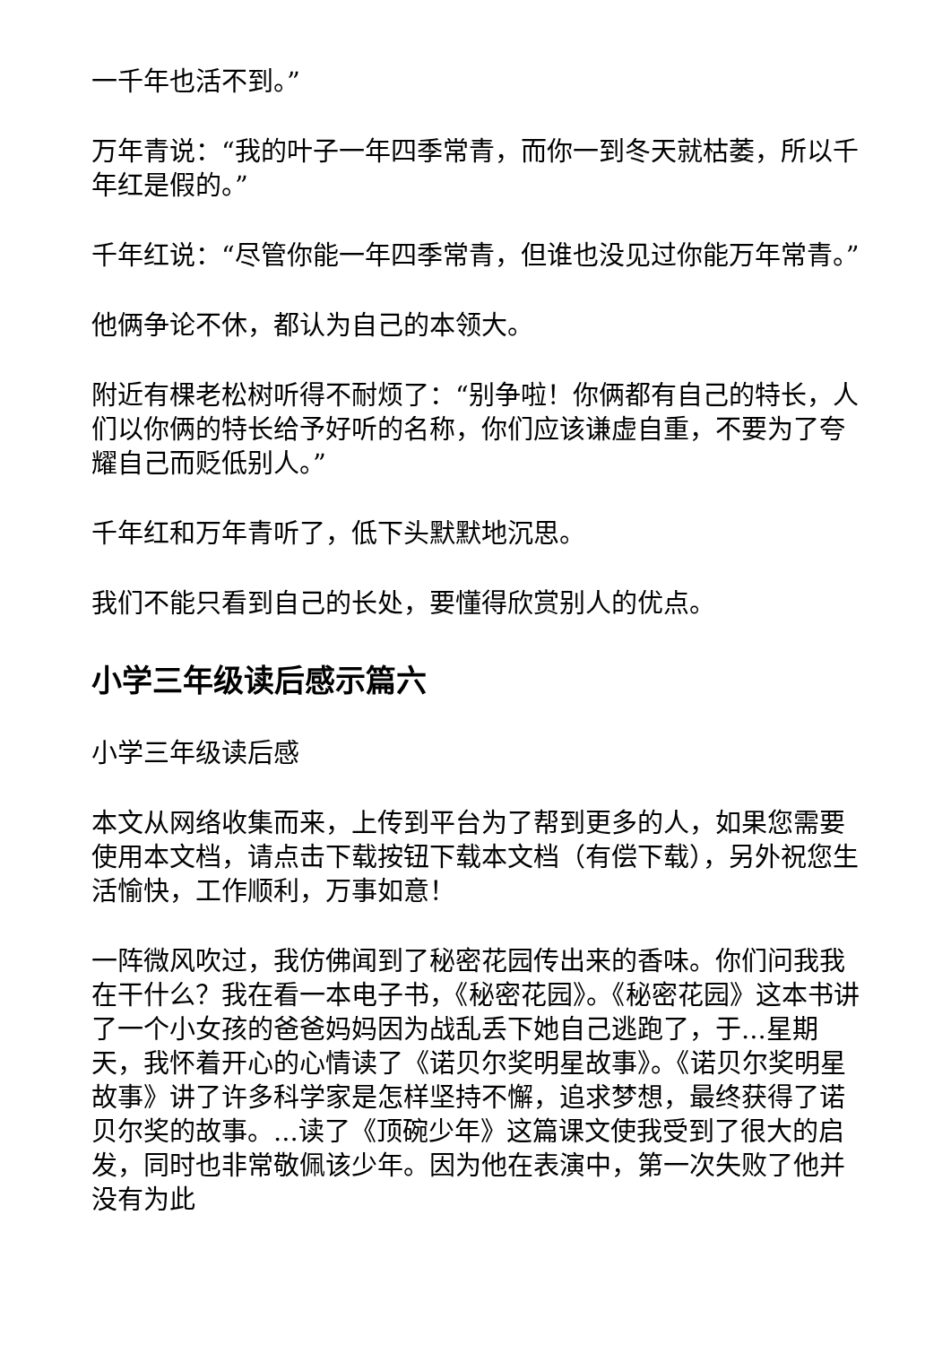一千年也活不到。”
万年青说：“我的叶子一年四季常青，而你一到冬天就枯萎，所以千年红是假的。”
千年红说：“尽管你能一年四季常青，但谁也没见过你能万年常青。”
他俩争论不休，都认为自己的本领大。
附近有棵老松树听得不耐烦了：“别争啦！你俩都有自己的特长，人们以你俩的特长给予好听的名称，你们应该谦虚自重，不要为了夸耀自己而贬低别人。”
千年红和万年青听了，低下头默默地沉思。
我们不能只看到自己的长处，要懂得欣赏别人的优点。
小学三年级读后感示篇六
小学三年级读后感
本文从网络收集而来，上传到平台为了帮到更多的人，如果您需要使用本文档，请点击下载按钮下载本文档（有偿下载），另外祝您生活愉快，工作顺利，万事如意！
一阵微风吹过，我仿佛闻到了秘密花园传出来的香味。你们问我我在干什么？我在看一本电子书，《秘密花园》。《秘密花园》这本书讲了一个小女孩的爸爸妈妈因为战乱丢下她自己逃跑了，于...星期天，我怀着开心的心情读了《诺贝尔奖明星故事》。《诺贝尔奖明星故事》讲了许多科学家是怎样坚持不懈，追求梦想，最终获得了诺贝尔奖的故事。...读了《顶碗少年》这篇课文使我受到了很大的启发，同时也非常敬佩该少年。因为他在表演中，第一次失败了他并没有为此